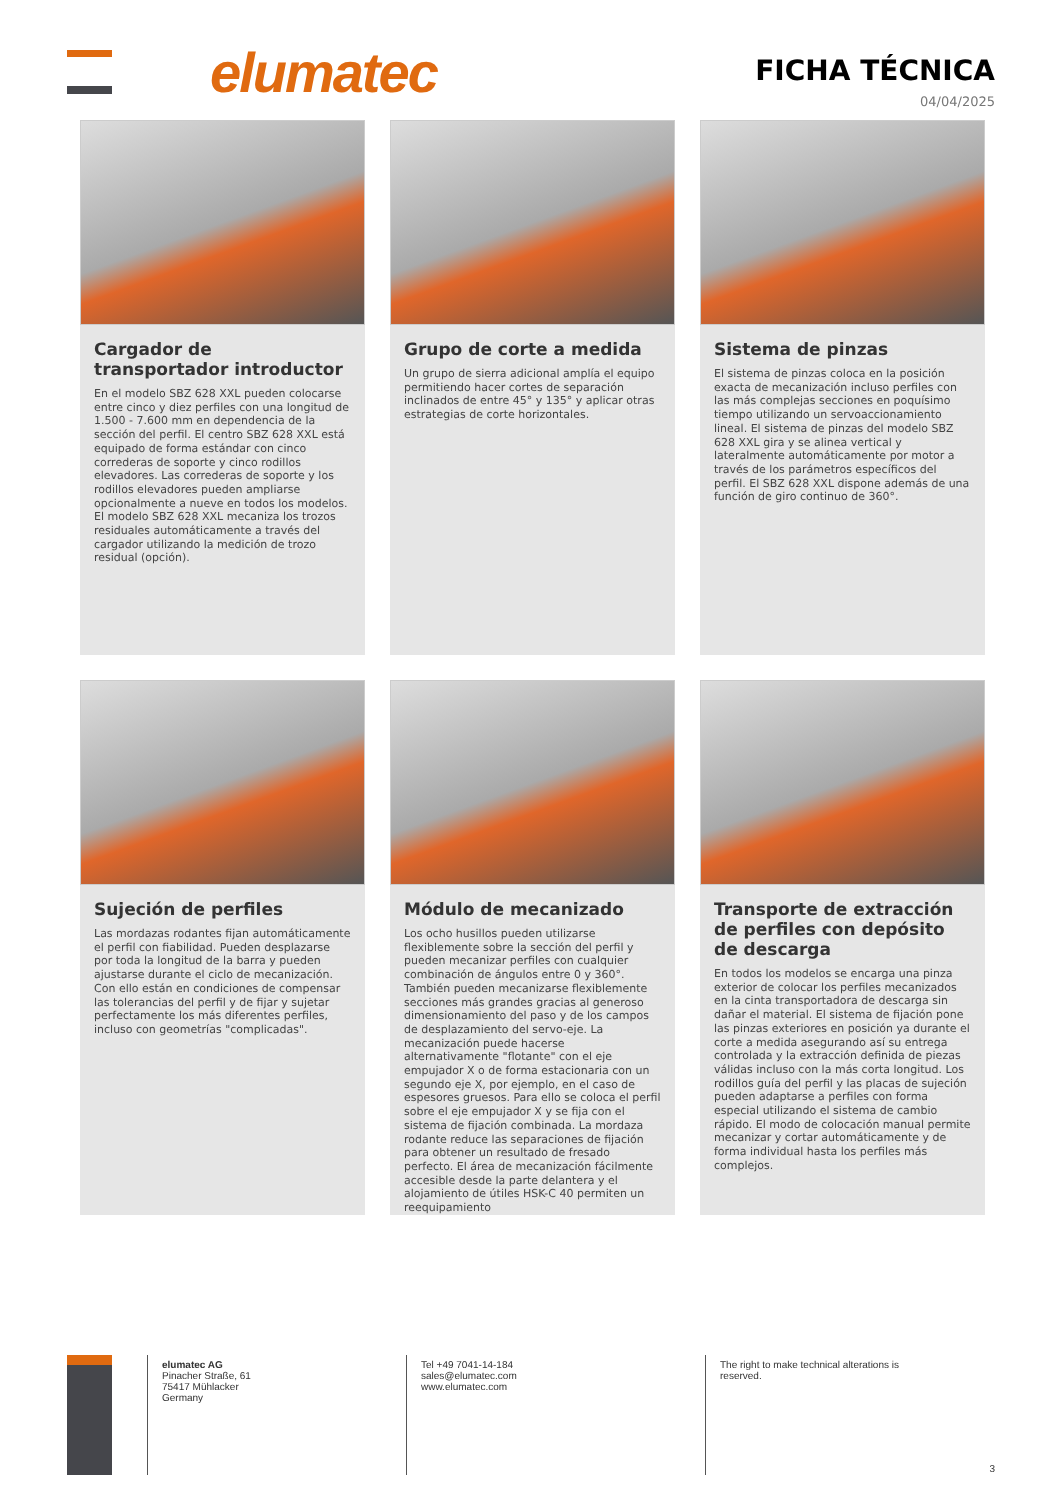elumatec FICHA TÉCNICA
04/04/2025
Cargador de transportador introductor
En el modelo SBZ 628 XXL pueden colocarse entre cinco y diez perfiles con una longitud de 1.500 - 7.600 mm en dependencia de la sección del perfil. El centro SBZ 628 XXL está equipado de forma estándar con cinco correderas de soporte y cinco rodillos elevadores. Las correderas de soporte y los rodillos elevadores pueden ampliarse opcionalmente a nueve en todos los modelos. El modelo SBZ 628 XXL mecaniza los trozos residuales automáticamente a través del cargador utilizando la medición de trozo residual (opción).
Grupo de corte a medida
Un grupo de sierra adicional amplía el equipo permitiendo hacer cortes de separación inclinados de entre 45° y 135° y aplicar otras estrategias de corte horizontales.
Sistema de pinzas
El sistema de pinzas coloca en la posición exacta de mecanización incluso perfiles con las más complejas secciones en poquísimo tiempo utilizando un servoaccionamiento lineal. El sistema de pinzas del modelo SBZ 628 XXL gira y se alinea vertical y lateralmente automáticamente por motor a través de los parámetros específicos del perfil. El SBZ 628 XXL dispone además de una función de giro continuo de 360°.
Sujeción de perfiles
Las mordazas rodantes fijan automáticamente el perfil con fiabilidad. Pueden desplazarse por toda la longitud de la barra y pueden ajustarse durante el ciclo de mecanización. Con ello están en condiciones de compensar las tolerancias del perfil y de fijar y sujetar perfectamente los más diferentes perfiles, incluso con geometrías "complicadas".
Módulo de mecanizado
Los ocho husillos pueden utilizarse flexiblemente sobre la sección del perfil y pueden mecanizar perfiles con cualquier combinación de ángulos entre 0 y 360°. También pueden mecanizarse flexiblemente secciones más grandes gracias al generoso dimensionamiento del paso y de los campos de desplazamiento del servo-eje. La mecanización puede hacerse alternativamente "flotante" con el eje empujador X o de forma estacionaria con un segundo eje X, por ejemplo, en el caso de espesores gruesos. Para ello se coloca el perfil sobre el eje empujador X y se fija con el sistema de fijación combinada. La mordaza rodante reduce las separaciones de fijación para obtener un resultado de fresado perfecto. El área de mecanización fácilmente accesible desde la parte delantera y el alojamiento de útiles HSK-C 40 permiten un reequipamiento
Transporte de extracción de perfiles con depósito de descarga
En todos los modelos se encarga una pinza exterior de colocar los perfiles mecanizados en la cinta transportadora de descarga sin dañar el material. El sistema de fijación pone las pinzas exteriores en posición ya durante el corte a medida asegurando así su entrega controlada y la extracción definida de piezas válidas incluso con la más corta longitud. Los rodillos guía del perfil y las placas de sujeción pueden adaptarse a perfiles con forma especial utilizando el sistema de cambio rápido. El modo de colocación manual permite mecanizar y cortar automáticamente y de forma individual hasta los perfiles más complejos.
elumatec AG
Pinacher Straße, 61
75417 Mühlacker
Germany
Tel +49 7041-14-184
sales@elumatec.com
www.elumatec.com
The right to make technical alterations is reserved.
3